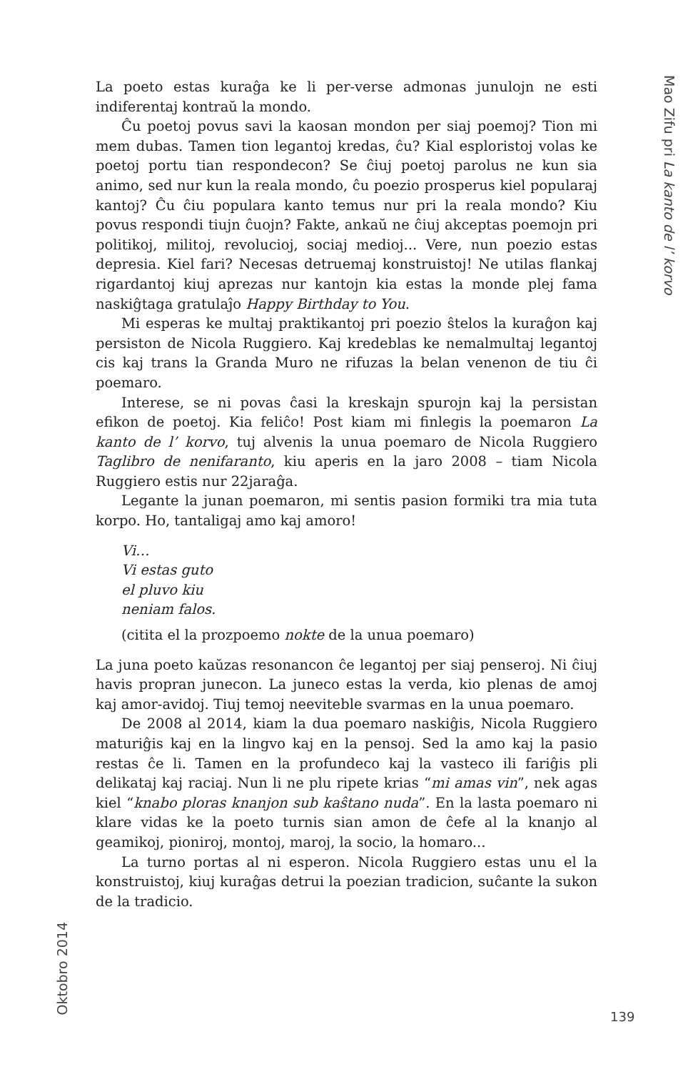La poeto estas kuraĝa ke li per-verse admonas junulojn ne esti indiferentaj kontraŭ la mondo.
Ĉu poetoj povus savi la kaosan mondon per siaj poemoj? Tion mi mem dubas. Tamen tion legantoj kredas, ĉu? Kial esploristoj volas ke poetoj portu tian respondecon? Se ĉiuj poetoj parolus ne kun sia animo, sed nur kun la reala mondo, ĉu poezio prosperus kiel popularaj kantoj? Ĉu ĉiu populara kanto temus nur pri la reala mondo? Kiu povus respondi tiujn ĉuojn? Fakte, ankaŭ ne ĉiuj akceptas poemojn pri politikoj, militoj, revolucioj, sociaj medioj... Vere, nun poezio estas depresia. Kiel fari? Necesas detruemaj konstruistoj! Ne utilas flankaj rigardantoj kiuj aprezas nur kantojn kia estas la monde plej fama naskiĝtaga gratulaĵo Happy Birthday to You.
Mi esperas ke multaj praktikantoj pri poezio ŝtelos la kuraĝon kaj persiston de Nicola Ruggiero. Kaj kredeblas ke nemalmultaj legantoj cis kaj trans la Granda Muro ne rifuzas la belan venenon de tiu ĉi poemaro.
Interese, se ni povas ĉasi la kreskajn spurojn kaj la persistan efikon de poetoj. Kia feliĉo! Post kiam mi finlegis la poemaron La kanto de l’ korvo, tuj alvenis la unua poemaro de Nicola Ruggiero Taglibro de nenifaranto, kiu aperis en la jaro 2008 – tiam Nicola Ruggiero estis nur 22jaraĝa.
Legante la junan poemaron, mi sentis pasion formiki tra mia tuta korpo. Ho, tantaligaj amo kaj amoro!
Vi…
Vi estas guto
el pluvo kiu
neniam falos.
(citita el la prozpoemo nokte de la unua poemaro)
La juna poeto kaŭzas resonancon ĉe legantoj per siaj penseroj. Ni ĉiuj havis propran junecon. La juneco estas la verda, kio plenas de amoj kaj amor-avidoj. Tiuj temoj neeviteble svarmas en la unua poemaro.
De 2008 al 2014, kiam la dua poemaro naskiĝis, Nicola Ruggiero maturiĝis kaj en la lingvo kaj en la pensoj. Sed la amo kaj la pasio restas ĉe li. Tamen en la profundeco kaj la vasteco ili fariĝis pli delikataj kaj raciaj. Nun li ne plu ripete krias “mi amas vin”, nek agas kiel “knabo ploras knanjon sub kaŝtano nuda”. En la lasta poemaro ni klare vidas ke la poeto turnis sian amon de ĉefe al la knanjo al geamikoj, pioniroj, montoj, maroj, la socio, la homaro...
La turno portas al ni esperon. Nicola Ruggiero estas unu el la konstruistoj, kiuj kuraĝas detrui la poezian tradicion, suĉante la sukon de la tradicio.
Mao Zifu pri La kanto de l’ korvo
Oktobro 2014
139